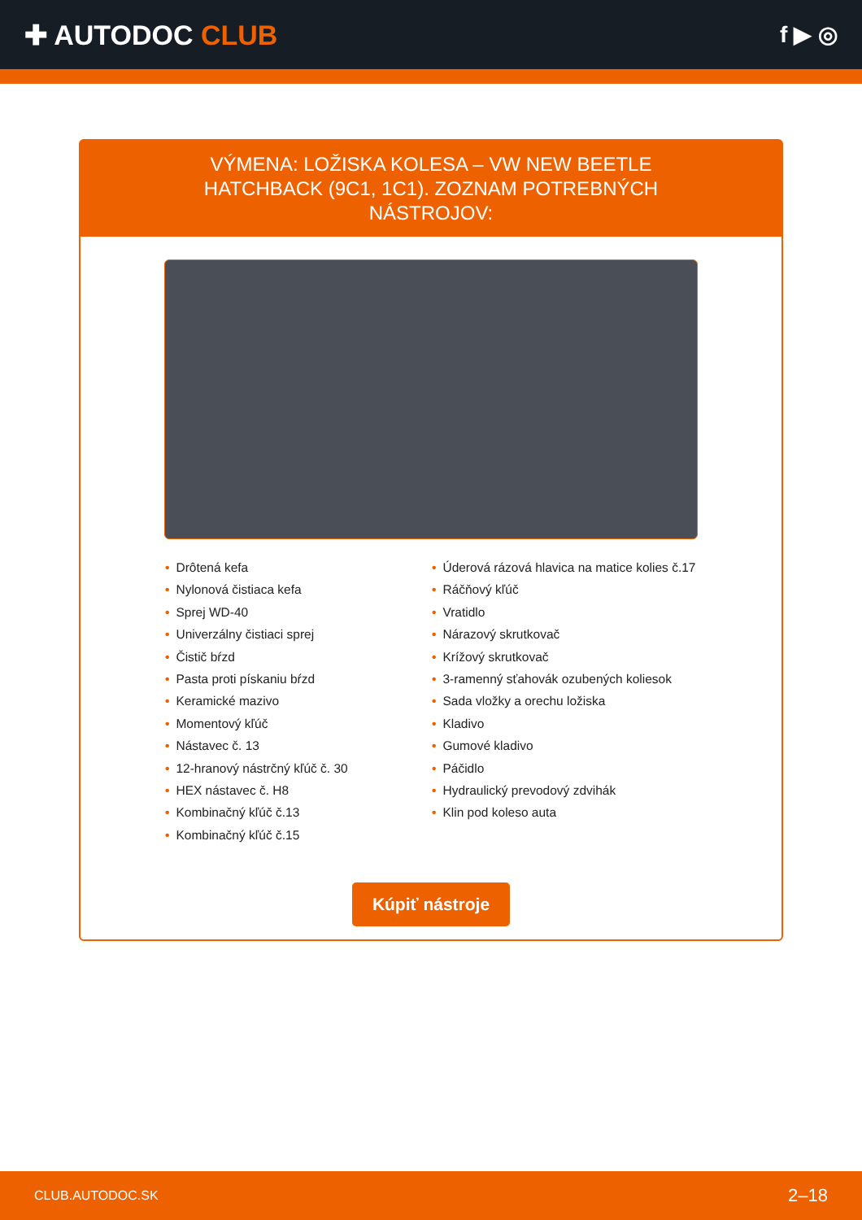✚ AUTODOC CLUB
f ▶ ◎
VÝMENA: LOŽISKA KOLESA – VW NEW BEETLE HATCHBACK (9C1, 1C1). ZOZNAM POTREBNÝCH NÁSTROJOV:
• Drôtená kefa
• Nylonová čistiaca kefa
• Sprej WD-40
• Univerzálny čistiaci sprej
• Čistič bŕzd
• Pasta proti pískaniu bŕzd
• Keramické mazivo
• Momentový kľúč
• Nástavec č. 13
• 12-hranový nástrčný kľúč č. 30
• HEX nástavec č. H8
• Kombinačný kľúč č.13
• Kombinačný kľúč č.15
• Úderová rázová hlavica na matice kolies č.17
• Ráčňový kľúč
• Vratidlo
• Nárazový skrutkovač
• Krížový skrutkovač
• 3-ramenný sťahovák ozubených koliesok
• Sada vložky a orechu ložiska
• Kladivo
• Gumové kladivo
• Páčidlo
• Hydraulický prevodový zdvihák
• Klin pod koleso auta
Kúpiť nástroje
CLUB.AUTODOC.SK 2–18